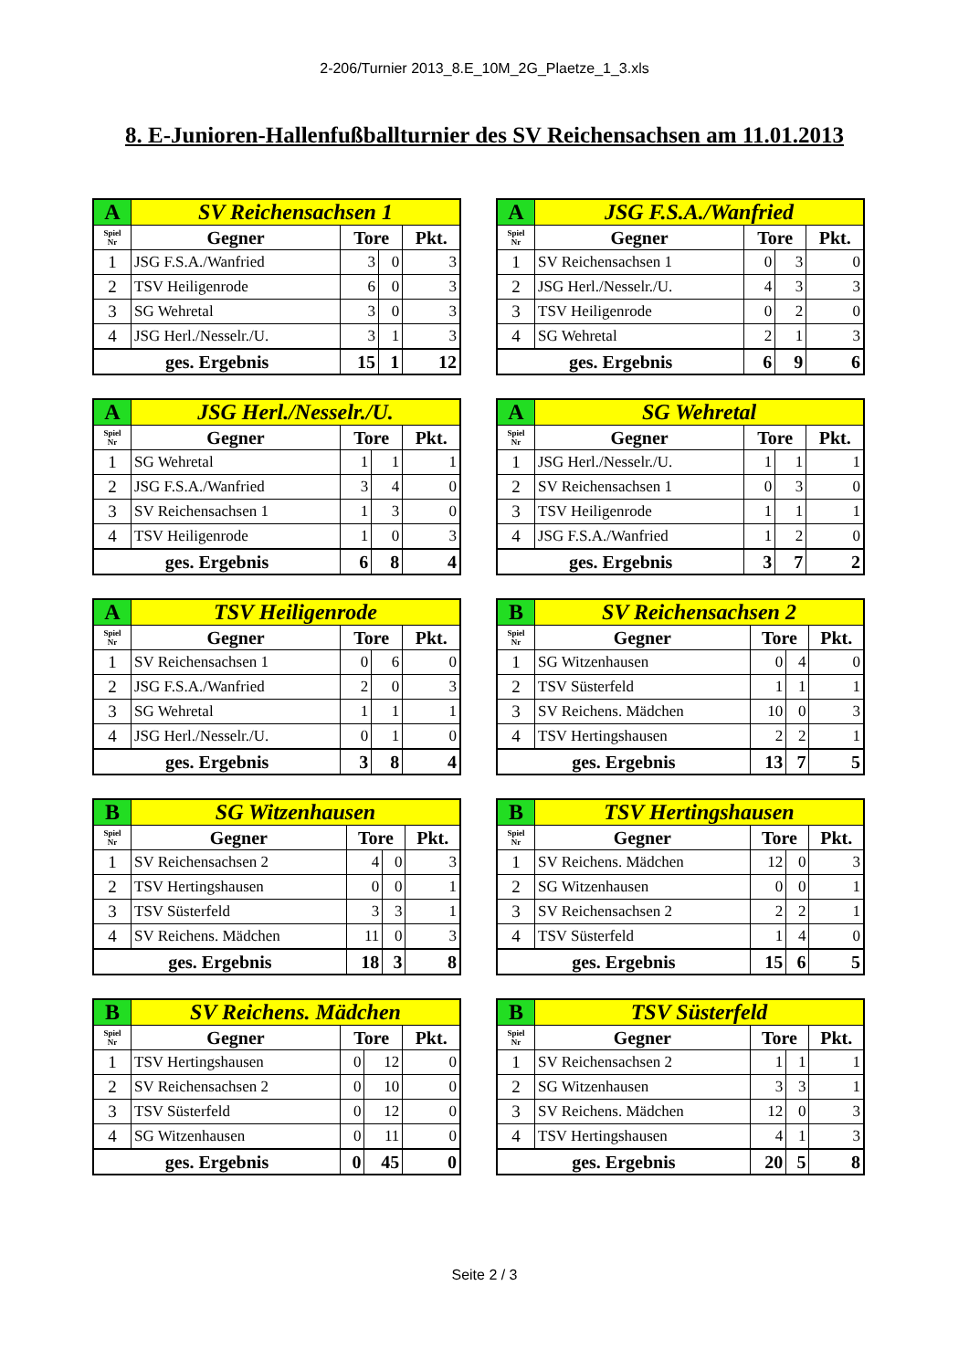2-206/Turnier 2013_8.E_10M_2G_Plaetze_1_3.xls
8. E-Junioren-Hallenfußballturnier des SV Reichensachsen am 11.01.2013
| A | SV Reichensachsen 1 | | | |
| Spiel Nr | Gegner | Tore | | Pkt. |
| 1 | JSG F.S.A./Wanfried | 3 | 0 | 3 |
| 2 | TSV Heiligenrode | 6 | 0 | 3 |
| 3 | SG Wehretal | 3 | 0 | 3 |
| 4 | JSG Herl./Nesselr./U. | 3 | 1 | 3 |
| ges. Ergebnis | | 15 | 1 | 12 |
| A | JSG F.S.A./Wanfried | | | |
| Spiel Nr | Gegner | Tore | | Pkt. |
| 1 | SV Reichensachsen 1 | 0 | 3 | 0 |
| 2 | JSG Herl./Nesselr./U. | 4 | 3 | 3 |
| 3 | TSV Heiligenrode | 0 | 2 | 0 |
| 4 | SG Wehretal | 2 | 1 | 3 |
| ges. Ergebnis | | 6 | 9 | 6 |
| A | JSG Herl./Nesselr./U. | | | |
| Spiel Nr | Gegner | Tore | | Pkt. |
| 1 | SG Wehretal | 1 | 1 | 1 |
| 2 | JSG F.S.A./Wanfried | 3 | 4 | 0 |
| 3 | SV Reichensachsen 1 | 1 | 3 | 0 |
| 4 | TSV Heiligenrode | 1 | 0 | 3 |
| ges. Ergebnis | | 6 | 8 | 4 |
| A | SG Wehretal | | | |
| Spiel Nr | Gegner | Tore | | Pkt. |
| 1 | JSG Herl./Nesselr./U. | 1 | 1 | 1 |
| 2 | SV Reichensachsen 1 | 0 | 3 | 0 |
| 3 | TSV Heiligenrode | 1 | 1 | 1 |
| 4 | JSG F.S.A./Wanfried | 1 | 2 | 0 |
| ges. Ergebnis | | 3 | 7 | 2 |
| A | TSV Heiligenrode | | | |
| Spiel Nr | Gegner | Tore | | Pkt. |
| 1 | SV Reichensachsen 1 | 0 | 6 | 0 |
| 2 | JSG F.S.A./Wanfried | 2 | 0 | 3 |
| 3 | SG Wehretal | 1 | 1 | 1 |
| 4 | JSG Herl./Nesselr./U. | 0 | 1 | 0 |
| ges. Ergebnis | | 3 | 8 | 4 |
| B | SV Reichensachsen 2 | | | |
| Spiel Nr | Gegner | Tore | | Pkt. |
| 1 | SG Witzenhausen | 0 | 4 | 0 |
| 2 | TSV Süsterfeld | 1 | 1 | 1 |
| 3 | SV Reichens. Mädchen | 10 | 0 | 3 |
| 4 | TSV Hertingshausen | 2 | 2 | 1 |
| ges. Ergebnis | | 13 | 7 | 5 |
| B | SG Witzenhausen | | | |
| Spiel Nr | Gegner | Tore | | Pkt. |
| 1 | SV Reichensachsen 2 | 4 | 0 | 3 |
| 2 | TSV Hertingshausen | 0 | 0 | 1 |
| 3 | TSV Süsterfeld | 3 | 3 | 1 |
| 4 | SV Reichens. Mädchen | 11 | 0 | 3 |
| ges. Ergebnis | | 18 | 3 | 8 |
| B | TSV Hertingshausen | | | |
| Spiel Nr | Gegner | Tore | | Pkt. |
| 1 | SV Reichens. Mädchen | 12 | 0 | 3 |
| 2 | SG Witzenhausen | 0 | 0 | 1 |
| 3 | SV Reichensachsen 2 | 2 | 2 | 1 |
| 4 | TSV Süsterfeld | 1 | 4 | 0 |
| ges. Ergebnis | | 15 | 6 | 5 |
| B | SV Reichens. Mädchen | | | |
| Spiel Nr | Gegner | Tore | | Pkt. |
| 1 | TSV Hertingshausen | 0 | 12 | 0 |
| 2 | SV Reichensachsen 2 | 0 | 10 | 0 |
| 3 | TSV Süsterfeld | 0 | 12 | 0 |
| 4 | SG Witzenhausen | 0 | 11 | 0 |
| ges. Ergebnis | | 0 | 45 | 0 |
| B | TSV Süsterfeld | | | |
| Spiel Nr | Gegner | Tore | | Pkt. |
| 1 | SV Reichensachsen 2 | 1 | 1 | 1 |
| 2 | SG Witzenhausen | 3 | 3 | 1 |
| 3 | SV Reichens. Mädchen | 12 | 0 | 3 |
| 4 | TSV Hertingshausen | 4 | 1 | 3 |
| ges. Ergebnis | | 20 | 5 | 8 |
Seite 2 / 3